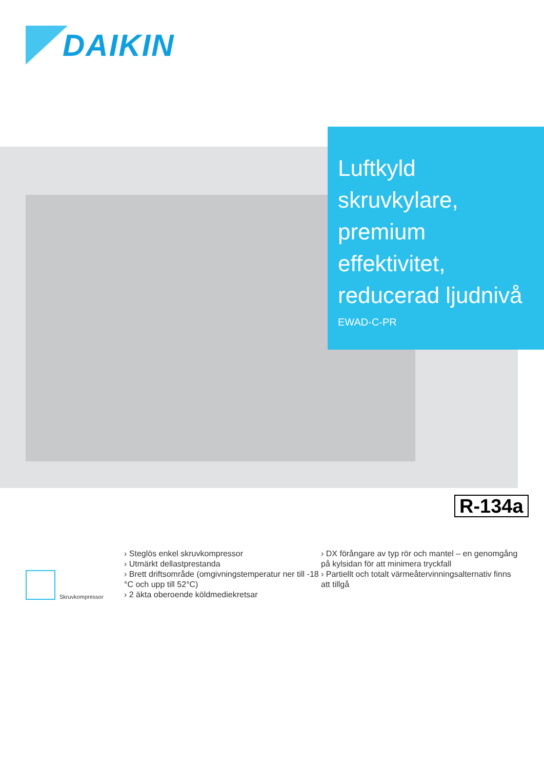DAIKIN
Luftkyld skruvkylare, premium effektivitet, reducerad ljudnivå
EWAD-C-PR
R-134a
Skruvkompressor
› Steglös enkel skruvkompressor
› Utmärkt dellastprestanda
› Brett driftsområde (omgivningstemperatur ner till -18 °C och upp till 52°C)
› 2 äkta oberoende köldmediekretsar
› DX förångare av typ rör och mantel – en genomgång på kylsidan för att minimera tryckfall
› Partiellt och totalt värmeåtervinningsalternativ finns att tillgå